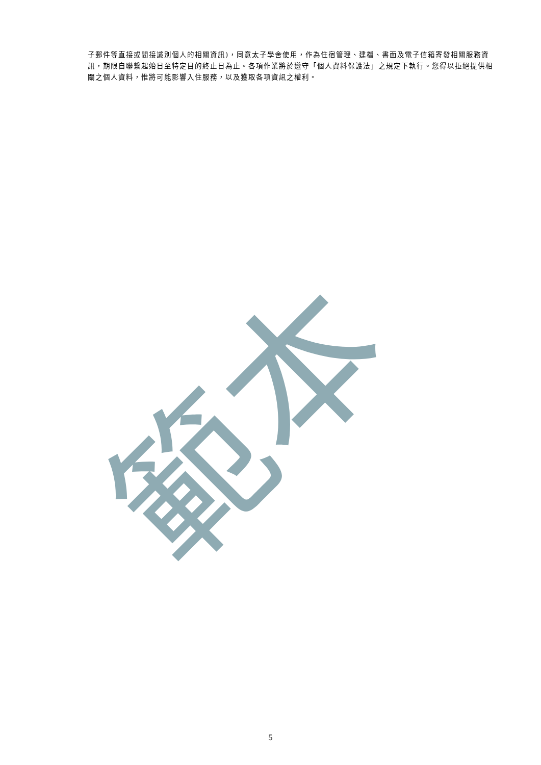範本
子郵件等直接或間接識別個人的相關資訊)，同意太子學舍使用，作為住宿管理、建檔、書面及電子信箱寄發相關服務資訊，期限自聯繫起始日至特定目的終止日為止。各項作業將於遵守「個人資料保護法」之規定下執行。您得以拒絕提供相關之個人資料，惟將可能影響入住服務，以及獲取各項資訊之權利。
5